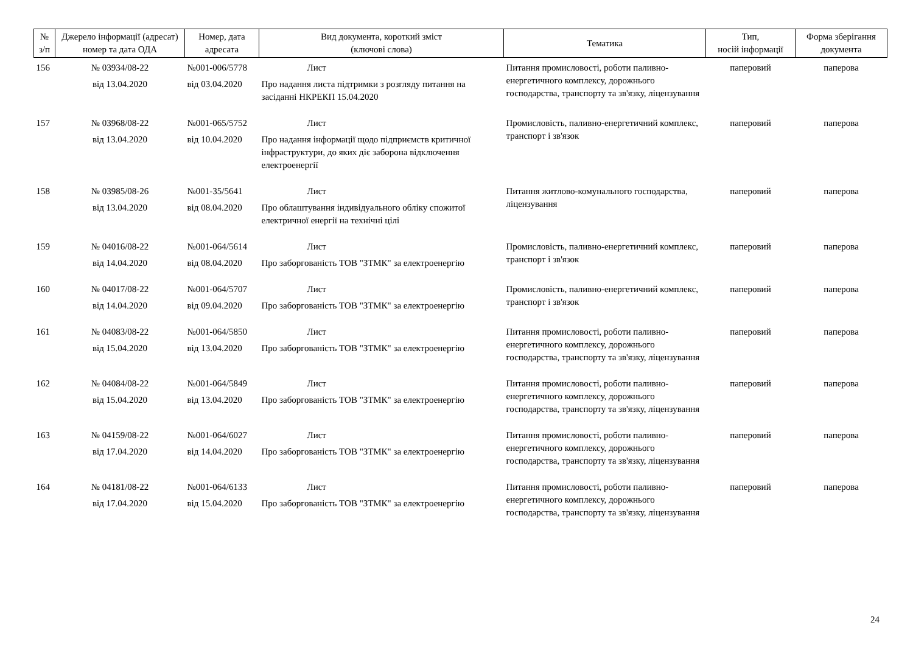| № з/п | Джерело інформації (адресат) номер та дата ОДА | Номер, дата адресата | Вид документа, короткий зміст (ключові слова) | Тематика | Тип, носій інформації | Форма зберігання документа |
| --- | --- | --- | --- | --- | --- | --- |
| 156 | № 03934/08-22 від 13.04.2020 | №001-006/5778 від 03.04.2020 | Лист Про надання листа підтримки з розгляду питання на засіданні НКРЕКП 15.04.2020 | Питання промисловості, роботи паливно-енергетичного комплексу, дорожнього господарства, транспорту та зв'язку, ліцензування | паперовий | паперова |
| 157 | № 03968/08-22 від 13.04.2020 | №001-065/5752 від 10.04.2020 | Лист Про надання інформації щодо підприємств критичної інфраструктури, до яких діє заборона відключення електроенергії | Промисловість, паливно-енергетичний комплекс, транспорт і зв'язок | паперовий | паперова |
| 158 | № 03985/08-26 від 13.04.2020 | №001-35/5641 від 08.04.2020 | Лист Про облаштування індивідуального обліку спожитої електричної енергії на технічні цілі | Питання житлово-комунального господарства, ліцензування | паперовий | паперова |
| 159 | № 04016/08-22 від 14.04.2020 | №001-064/5614 від 08.04.2020 | Лист Про заборгованість ТОВ "ЗТМК" за електроенергію | Промисловість, паливно-енергетичний комплекс, транспорт і зв'язок | паперовий | паперова |
| 160 | № 04017/08-22 від 14.04.2020 | №001-064/5707 від 09.04.2020 | Лист Про заборгованість ТОВ "ЗТМК" за електроенергію | Промисловість, паливно-енергетичний комплекс, транспорт і зв'язок | паперовий | паперова |
| 161 | № 04083/08-22 від 15.04.2020 | №001-064/5850 від 13.04.2020 | Лист Про заборгованість ТОВ "ЗТМК" за електроенергію | Питання промисловості, роботи паливно-енергетичного комплексу, дорожнього господарства, транспорту та зв'язку, ліцензування | паперовий | паперова |
| 162 | № 04084/08-22 від 15.04.2020 | №001-064/5849 від 13.04.2020 | Лист Про заборгованість ТОВ "ЗТМК" за електроенергію | Питання промисловості, роботи паливно-енергетичного комплексу, дорожнього господарства, транспорту та зв'язку, ліцензування | паперовий | паперова |
| 163 | № 04159/08-22 від 17.04.2020 | №001-064/6027 від 14.04.2020 | Лист Про заборгованість ТОВ "ЗТМК" за електроенергію | Питання промисловості, роботи паливно-енергетичного комплексу, дорожнього господарства, транспорту та зв'язку, ліцензування | паперовий | паперова |
| 164 | № 04181/08-22 від 17.04.2020 | №001-064/6133 від 15.04.2020 | Лист Про заборгованість ТОВ "ЗТМК" за електроенергію | Питання промисловості, роботи паливно-енергетичного комплексу, дорожнього господарства, транспорту та зв'язку, ліцензування | паперовий | паперова |
24